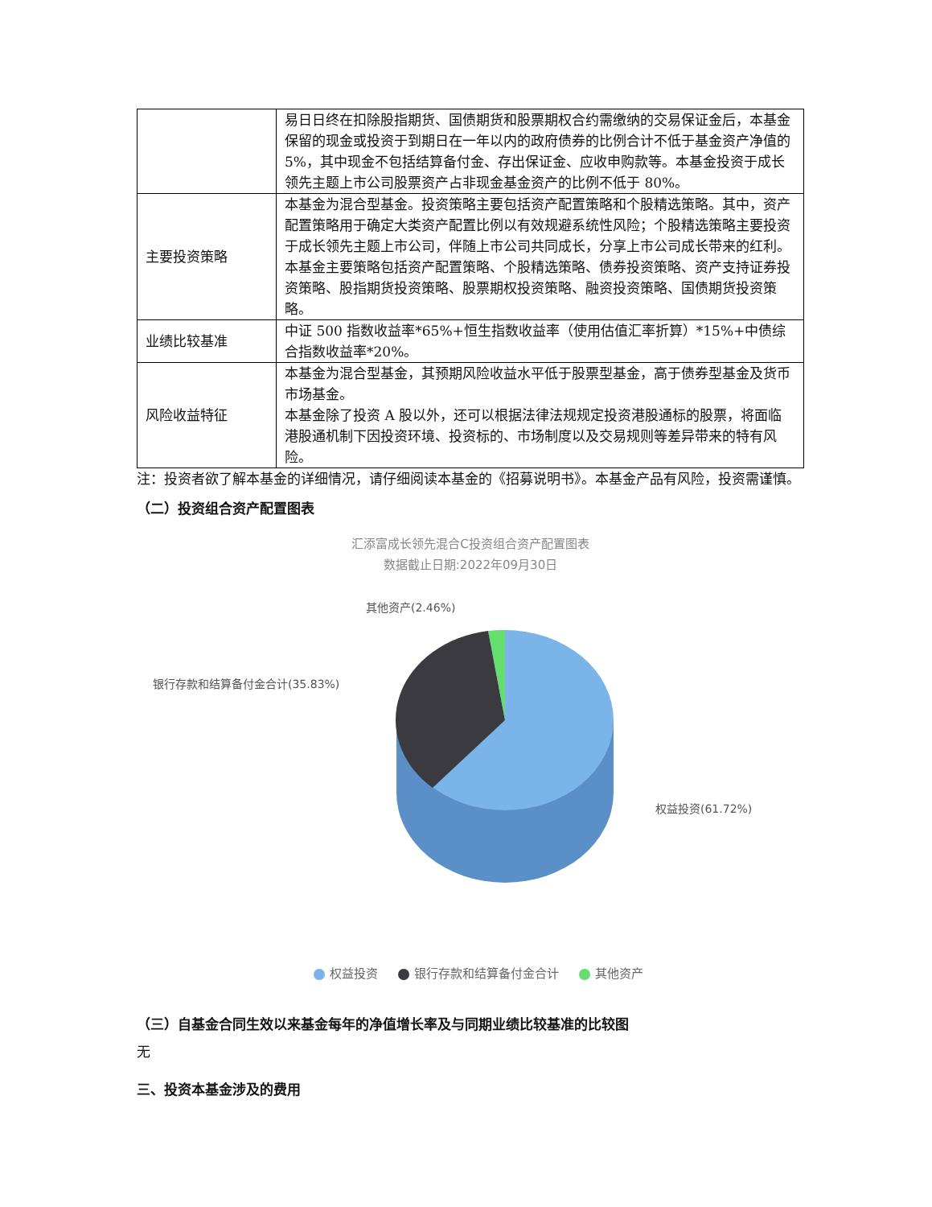| | 易日日终在扣除股指期货、国债期货和股票期权合约需缴纳的交易保证金后，本基金保留的现金或投资于到期日在一年以内的政府债券的比例合计不低于基金资产净值的 5%，其中现金不包括结算备付金、存出保证金、应收申购款等。本基金投资于成长领先主题上市公司股票资产占非现金基金资产的比例不低于 80%。 |
| 主要投资策略 | 本基金为混合型基金。投资策略主要包括资产配置策略和个股精选策略。其中，资产配置策略用于确定大类资产配置比例以有效规避系统性风险；个股精选策略主要投资于成长领先主题上市公司，伴随上市公司共同成长，分享上市公司成长带来的红利。本基金主要策略包括资产配置策略、个股精选策略、债券投资策略、资产支持证券投资策略、股指期货投资策略、股票期权投资策略、融资投资策略、国债期货投资策略。 |
| 业绩比较基准 | 中证 500 指数收益率*65%+恒生指数收益率（使用估值汇率折算）*15%+中债综合指数收益率*20%。 |
| 风险收益特征 | 本基金为混合型基金，其预期风险收益水平低于股票型基金，高于债券型基金及货币市场基金。 本基金除了投资 A 股以外，还可以根据法律法规规定投资港股通标的股票，将面临港股通机制下因投资环境、投资标的、市场制度以及交易规则等差异带来的特有风险。 |
注：投资者欲了解本基金的详细情况，请仔细阅读本基金的《招募说明书》。本基金产品有风险，投资需谨慎。
（二）投资组合资产配置图表
汇添富成长领先混合C投资组合资产配置图表
数据截止日期:2022年09月30日
其他资产(2.46%)
银行存款和结算备付金合计(35.83%)
权益投资(61.72%)
权益投资 银行存款和结算备付金合计 其他资产
（三）自基金合同生效以来基金每年的净值增长率及与同期业绩比较基准的比较图
无
三、投资本基金涉及的费用